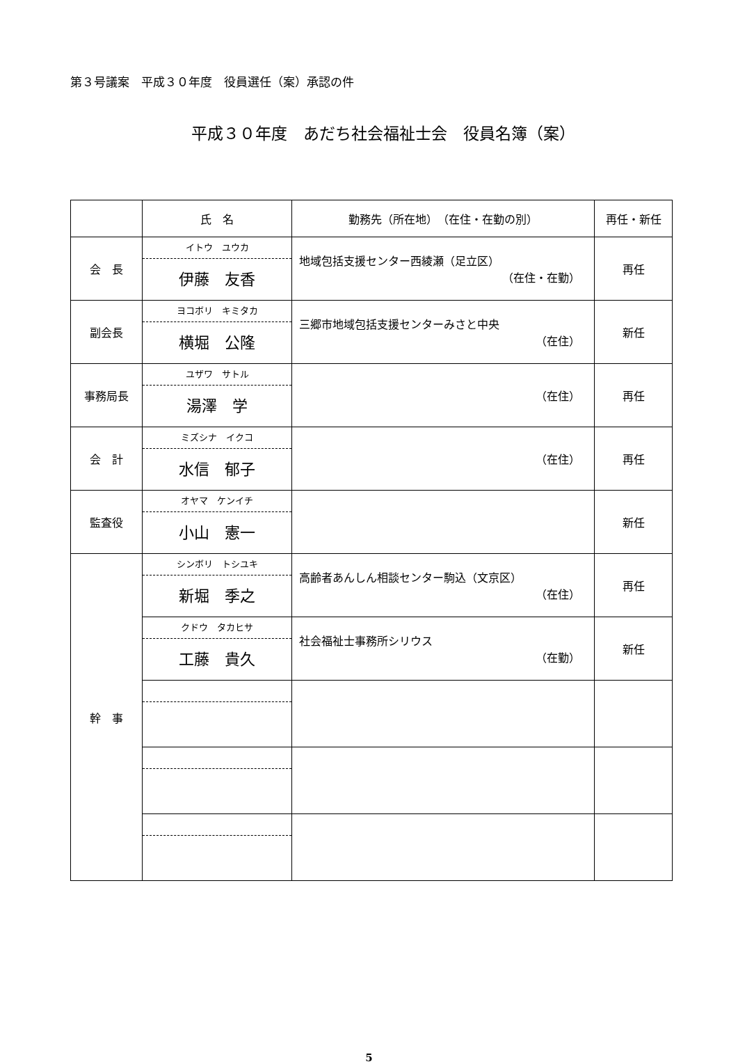第３号議案　平成３０年度　役員選任（案）承認の件
平成３０年度　あだち社会福祉士会　役員名簿（案）
| | 氏 名 | 勤務先（所在地） （在住・在勤の別） | 再任・新任 |
| --- | --- | --- | --- |
| 会 長 | イトウ ユウカ 伊藤 友香 | 地域包括支援センター西綾瀬（足立区） （在住・在勤） | 再任 |
| 副会長 | ヨコボリ キミタカ 横堀 公隆 | 三郷市地域包括支援センターみさと中央 （在住） | 新任 |
| 事務局長 | ユザワ サトル 湯澤 学 | （在住） | 再任 |
| 会 計 | ミズシナ イクコ 水信 郁子 | （在住） | 再任 |
| 監査役 | オヤマ ケンイチ 小山 憲一 | | 新任 |
| 幹 事 | シンボリ トシユキ 新堀 季之 | 高齢者あんしん相談センター駒込（文京区） （在住） | 再任 |
| | クドウ タカヒサ 工藤 貴久 | 社会福祉士事務所シリウス （在勤） | 新任 |
5